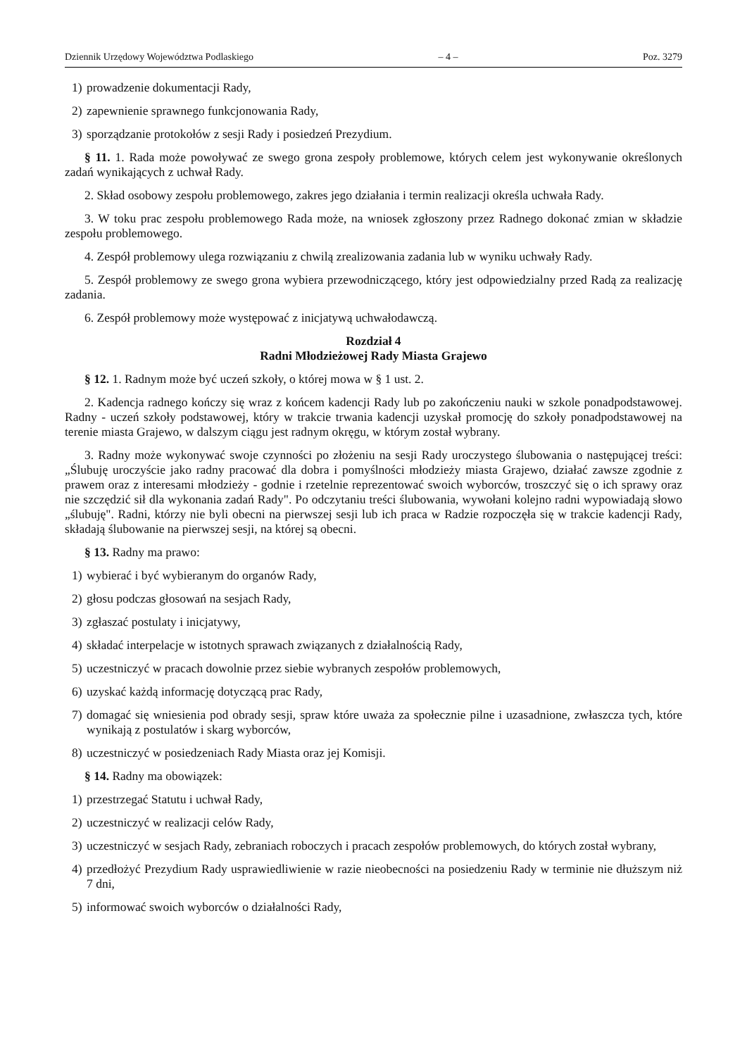Dziennik Urzędowy Województwa Podlaskiego – 4 – Poz. 3279
1) prowadzenie dokumentacji Rady,
2) zapewnienie sprawnego funkcjonowania Rady,
3) sporządzanie protokołów z sesji Rady i posiedzeń Prezydium.
§ 11. 1. Rada może powoływać ze swego grona zespoły problemowe, których celem jest wykonywanie określonych zadań wynikających z uchwał Rady.
2. Skład osobowy zespołu problemowego, zakres jego działania i termin realizacji określa uchwała Rady.
3. W toku prac zespołu problemowego Rada może, na wniosek zgłoszony przez Radnego dokonać zmian w składzie zespołu problemowego.
4. Zespół problemowy ulega rozwiązaniu z chwilą zrealizowania zadania lub w wyniku uchwały Rady.
5. Zespół problemowy ze swego grona wybiera przewodniczącego, który jest odpowiedzialny przed Radą za realizację zadania.
6. Zespół problemowy może występować z inicjatywą uchwałodawczą.
Rozdział 4
Radni Młodzieżowej Rady Miasta Grajewo
§ 12. 1. Radnym może być uczeń szkoły, o której mowa w § 1 ust. 2.
2. Kadencja radnego kończy się wraz z końcem kadencji Rady lub po zakończeniu nauki w szkole ponadpodstawowej. Radny - uczeń szkoły podstawowej, który w trakcie trwania kadencji uzyskał promocję do szkoły ponadpodstawowej na terenie miasta Grajewo, w dalszym ciągu jest radnym okręgu, w którym został wybrany.
3. Radny może wykonywać swoje czynności po złożeniu na sesji Rady uroczystego ślubowania o następującej treści: „Ślubuję uroczyście jako radny pracować dla dobra i pomyślności młodzieży miasta Grajewo, działać zawsze zgodnie z prawem oraz z interesami młodzieży - godnie i rzetelnie reprezentować swoich wyborców, troszczyć się o ich sprawy oraz nie szczędzić sił dla wykonania zadań Rady". Po odczytaniu treści ślubowania, wywołani kolejno radni wypowiadają słowo „ślubuję". Radni, którzy nie byli obecni na pierwszej sesji lub ich praca w Radzie rozpoczęła się w trakcie kadencji Rady, składają ślubowanie na pierwszej sesji, na której są obecni.
§ 13. Radny ma prawo:
1) wybierać i być wybieranym do organów Rady,
2) głosu podczas głosowań na sesjach Rady,
3) zgłaszać postulaty i inicjatywy,
4) składać interpelacje w istotnych sprawach związanych z działalnością Rady,
5) uczestniczyć w pracach dowolnie przez siebie wybranych zespołów problemowych,
6) uzyskać każdą informację dotyczącą prac Rady,
7) domagać się wniesienia pod obrady sesji, spraw które uważa za społecznie pilne i uzasadnione, zwłaszcza tych, które wynikają z postulatów i skarg wyborców,
8) uczestniczyć w posiedzeniach Rady Miasta oraz jej Komisji.
§ 14. Radny ma obowiązek:
1) przestrzegać Statutu i uchwał Rady,
2) uczestniczyć w realizacji celów Rady,
3) uczestniczyć w sesjach Rady, zebraniach roboczych i pracach zespołów problemowych, do których został wybrany,
4) przedłożyć Prezydium Rady usprawiedliwienie w razie nieobecności na posiedzeniu Rady w terminie nie dłuższym niż 7 dni,
5) informować swoich wyborców o działalności Rady,